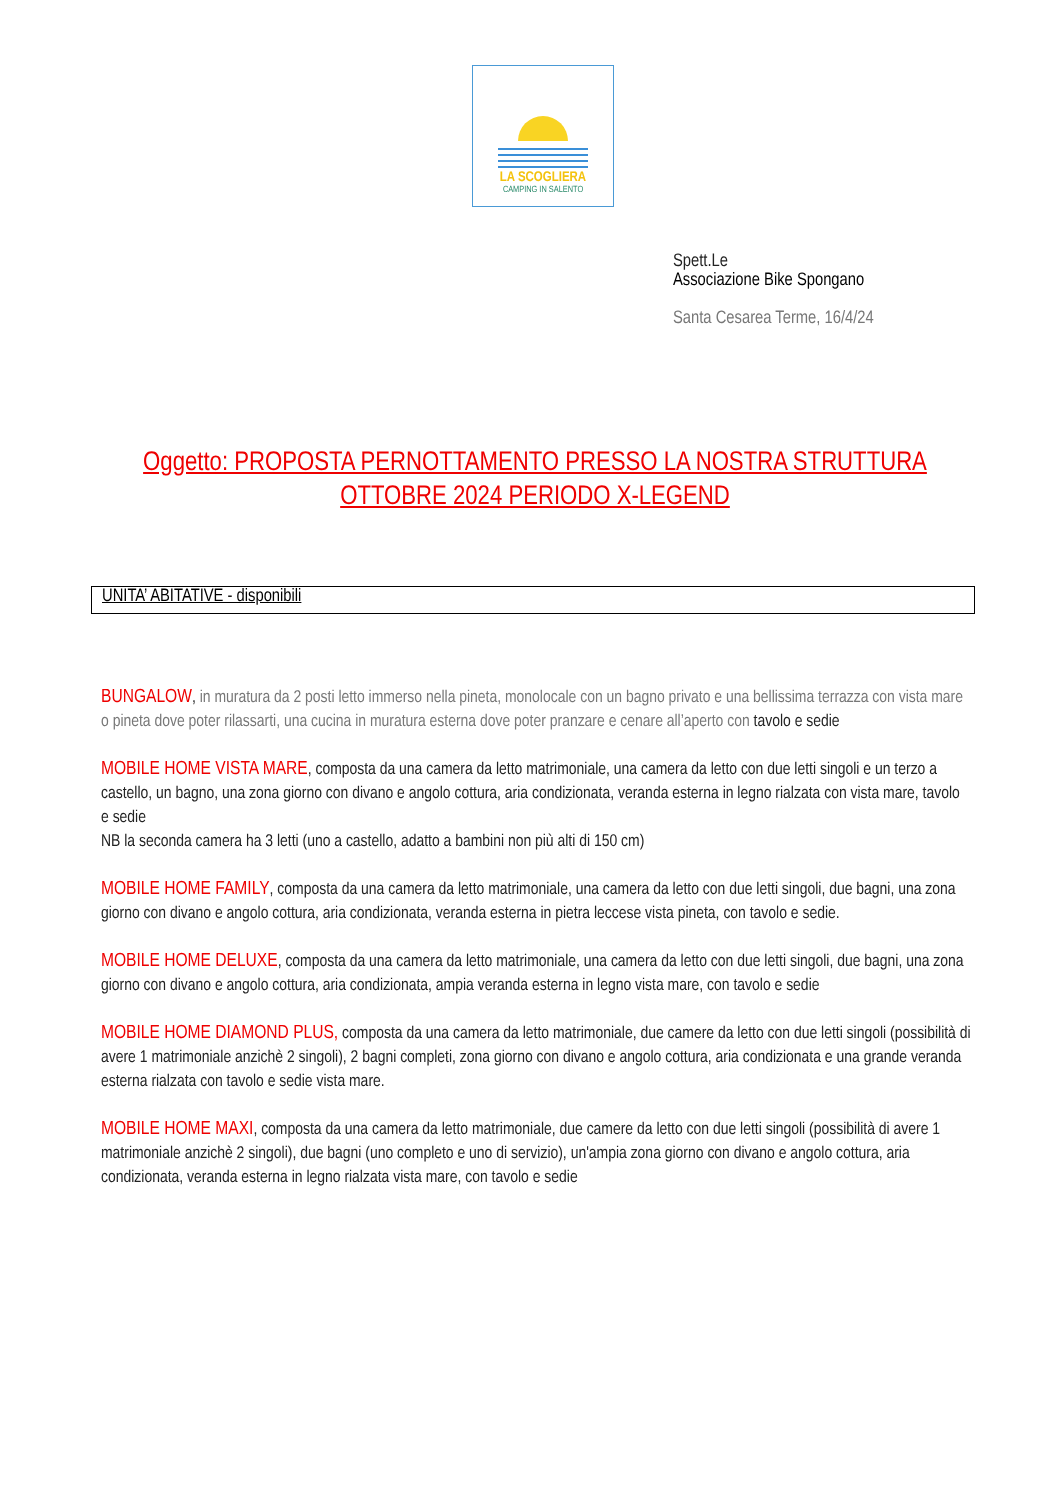LA SCOGLIERA
CAMPING IN SALENTO
Spett.Le
Associazione Bike Spongano
Santa Cesarea Terme, 16/4/24
Oggetto: PROPOSTA PERNOTTAMENTO PRESSO LA NOSTRA STRUTTURA OTTOBRE 2024 PERIODO X-LEGEND
UNITA’ ABITATIVE - disponibili
BUNGALOW, in muratura da 2 posti letto immerso nella pineta, monolocale con un bagno privato e una bellissima terrazza con vista mare o pineta dove poter rilassarti, una cucina in muratura esterna dove poter pranzare e cenare all’aperto con tavolo e sedie
MOBILE HOME VISTA MARE, composta da una camera da letto matrimoniale, una camera da letto con due letti singoli e un terzo a castello, un bagno, una zona giorno con divano e angolo cottura, aria condizionata, veranda esterna in legno rialzata con vista mare, tavolo e sedie
NB la seconda camera ha 3 letti (uno a castello, adatto a bambini non più alti di 150 cm)
MOBILE HOME FAMILY, composta da una camera da letto matrimoniale, una camera da letto con due letti singoli, due bagni, una zona giorno con divano e angolo cottura, aria condizionata, veranda esterna in pietra leccese vista pineta, con tavolo e sedie.
MOBILE HOME DELUXE, composta da una camera da letto matrimoniale, una camera da letto con due letti singoli, due bagni, una zona giorno con divano e angolo cottura, aria condizionata, ampia veranda esterna in legno vista mare, con tavolo e sedie
MOBILE HOME DIAMOND PLUS, composta da una camera da letto matrimoniale, due camere da letto con due letti singoli (possibilità di avere 1 matrimoniale anzichè 2 singoli), 2 bagni completi, zona giorno con divano e angolo cottura, aria condizionata e una grande veranda esterna rialzata con tavolo e sedie vista mare.
MOBILE HOME MAXI, composta da una camera da letto matrimoniale, due camere da letto con due letti singoli (possibilità di avere 1 matrimoniale anzichè 2 singoli), due bagni (uno completo e uno di servizio), un'ampia zona giorno con divano e angolo cottura, aria condizionata, veranda esterna in legno rialzata vista mare, con tavolo e sedie